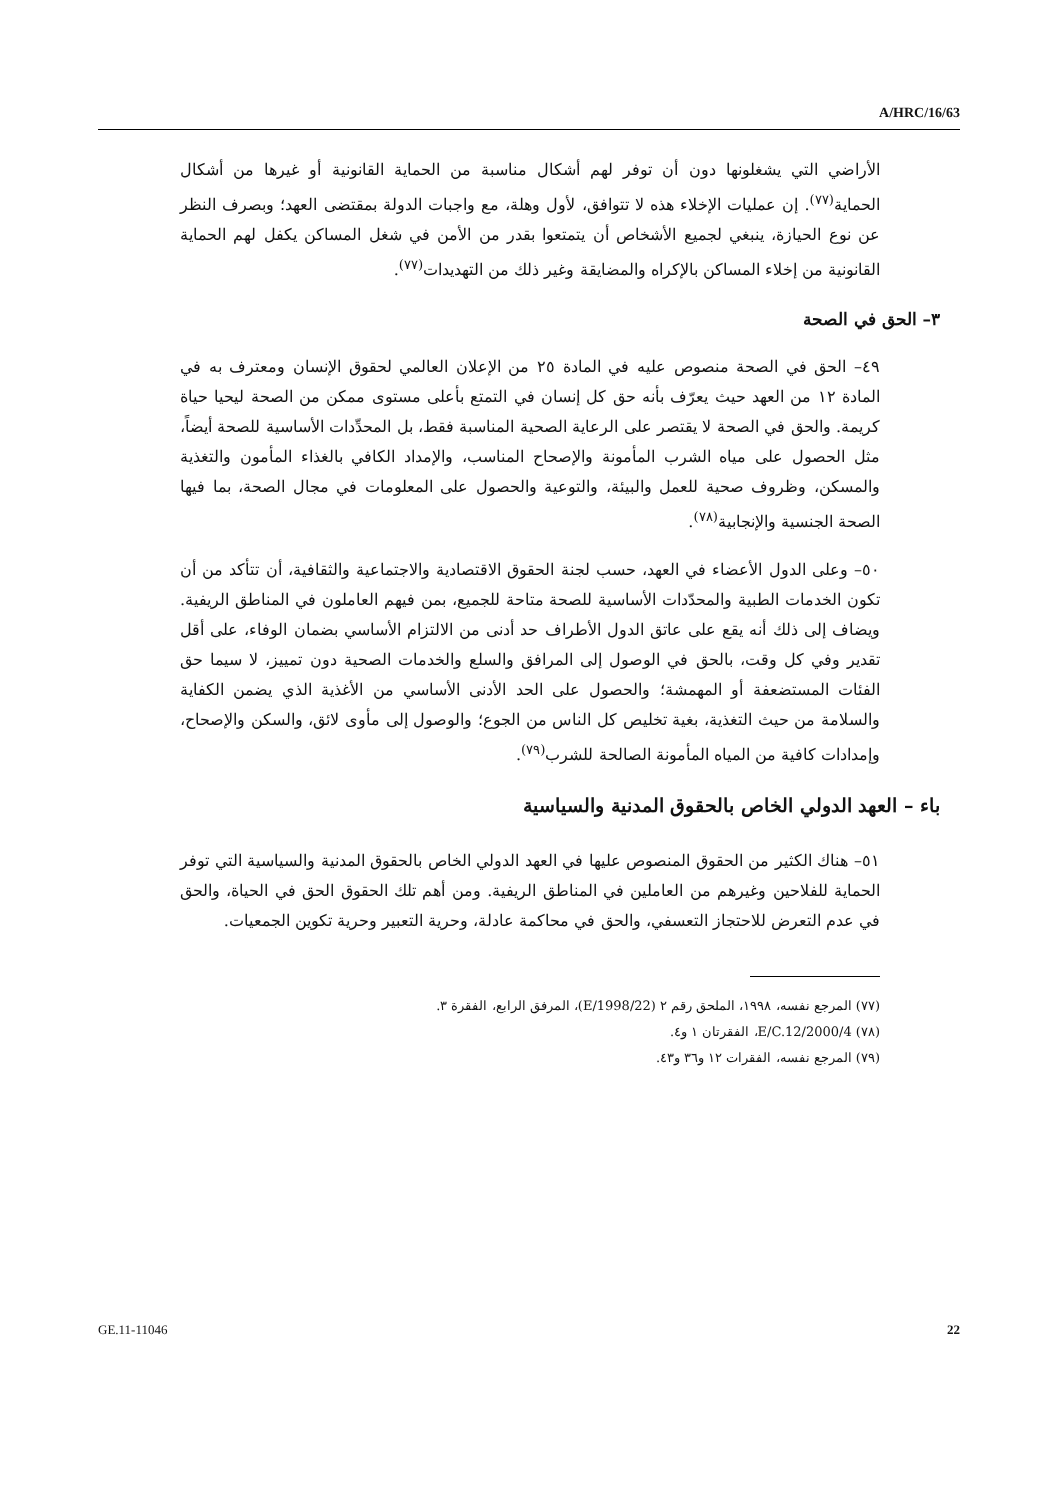A/HRC/16/63
الأراضي التي يشغلونها دون أن توفر لهم أشكال مناسبة من الحماية القانونية أو غيرها من أشكال الحماية<sup>(٧٧)</sup>. إن عمليات الإخلاء هذه لا تتوافق، لأول وهلة، مع واجبات الدولة بمقتضى العهد؛ وبصرف النظر عن نوع الحيازة، ينبغي لجميع الأشخاص أن يتمتعوا بقدر من الأمن في شغل المساكن يكفل لهم الحماية القانونية من إخلاء المساكن بالإكراه والمضايقة وغير ذلك من التهديدات<sup>(٧٧)</sup>.
٣– الحق في الصحة
٤٩– الحق في الصحة منصوص عليه في المادة ٢٥ من الإعلان العالمي لحقوق الإنسان ومعترف به في المادة ١٢ من العهد حيث يعرّف بأنه حق كل إنسان في التمتع بأعلى مستوى ممكن من الصحة ليحيا حياة كريمة. والحق في الصحة لا يقتصر على الرعاية الصحية المناسبة فقط، بل المحدِّدات الأساسية للصحة أيضاً، مثل الحصول على مياه الشرب المأمونة والإصحاح المناسب، والإمداد الكافي بالغذاء المأمون والتغذية والمسكن، وظروف صحية للعمل والبيئة، والتوعية والحصول على المعلومات في مجال الصحة، بما فيها الصحة الجنسية والإنجابية<sup>(٧٨)</sup>.
٥٠– وعلى الدول الأعضاء في العهد، حسب لجنة الحقوق الاقتصادية والاجتماعية والثقافية، أن تتأكد من أن تكون الخدمات الطبية والمحدّدات الأساسية للصحة متاحة للجميع، بمن فيهم العاملون في المناطق الريفية. ويضاف إلى ذلك أنه يقع على عاتق الدول الأطراف حد أدنى من الالتزام الأساسي بضمان الوفاء، على أقل تقدير وفي كل وقت، بالحق في الوصول إلى المرافق والسلع والخدمات الصحية دون تمييز، لا سيما حق الفئات المستضعفة أو المهمشة؛ والحصول على الحد الأدنى الأساسي من الأغذية الذي يضمن الكفاية والسلامة من حيث التغذية، بغية تخليص كل الناس من الجوع؛ والوصول إلى مأوى لائق، والسكن والإصحاح، وإمدادات كافية من المياه المأمونة الصالحة للشرب<sup>(٧٩)</sup>.
باء – العهد الدولي الخاص بالحقوق المدنية والسياسية
٥١– هناك الكثير من الحقوق المنصوص عليها في العهد الدولي الخاص بالحقوق المدنية والسياسية التي توفر الحماية للفلاحين وغيرهم من العاملين في المناطق الريفية. ومن أهم تلك الحقوق الحق في الحياة، والحق في عدم التعرض للاحتجاز التعسفي، والحق في محاكمة عادلة، وحرية التعبير وحرية تكوين الجمعيات.
(٧٧) المرجع نفسه، ١٩٩٨، الملحق رقم ٢ (E/1998/22)، المرفق الرابع، الفقرة ٣.
(٧٨) E/C.12/2000/4، الفقرتان ١ و٤.
(٧٩) المرجع نفسه، الفقرات ١٢ و٣٦ و٤٣.
GE.11-11046 22